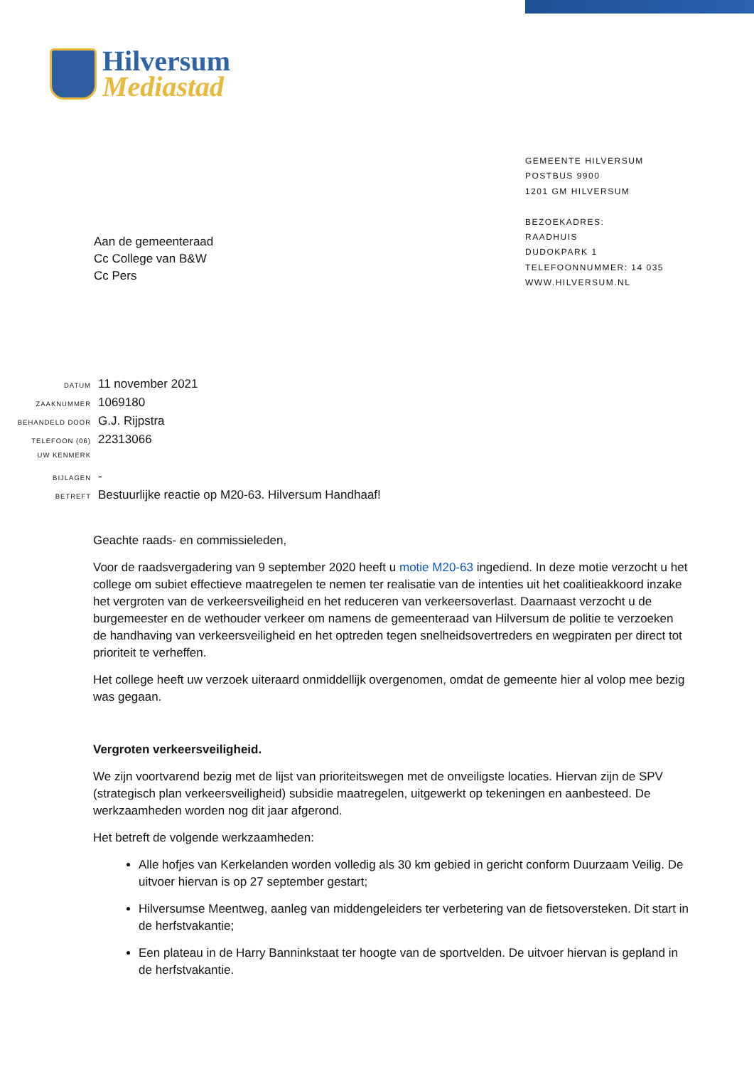Hilversum
Mediastad
GEMEENTE HILVERSUM
POSTBUS 9900
1201 GM HILVERSUM
BEZOEKADRES:
RAADHUIS
DUDOKPARK 1
TELEFOONNUMMER: 14 035
WWW.HILVERSUM.NL
Aan de gemeenteraad
Cc College van B&W
Cc Pers
| DATUM | 11 november 2021 |
| ZAAKNUMMER | 1069180 |
| BEHANDELD DOOR | G.J. Rijpstra |
| TELEFOON (06) | 22313066 |
| UW KENMERK | |
| BIJLAGEN | - |
| BETREFT | Bestuurlijke reactie op M20-63. Hilversum Handhaaf! |
Geachte raads- en commissieleden,
Voor de raadsvergadering van 9 september 2020 heeft u motie M20-63 ingediend. In deze motie verzocht u het college om subiet effectieve maatregelen te nemen ter realisatie van de intenties uit het coalitieakkoord inzake het vergroten van de verkeersveiligheid en het reduceren van verkeersoverlast. Daarnaast verzocht u de burgemeester en de wethouder verkeer om namens de gemeenteraad van Hilversum de politie te verzoeken de handhaving van verkeersveiligheid en het optreden tegen snelheidsovertreders en wegpiraten per direct tot prioriteit te verheffen.
Het college heeft uw verzoek uiteraard onmiddellijk overgenomen, omdat de gemeente hier al volop mee bezig was gegaan.
Vergroten verkeersveiligheid.
We zijn voortvarend bezig met de lijst van prioriteitswegen met de onveiligste locaties. Hiervan zijn de SPV (strategisch plan verkeersveiligheid) subsidie maatregelen, uitgewerkt op tekeningen en aanbesteed. De werkzaamheden worden nog dit jaar afgerond.
Het betreft de volgende werkzaamheden:
Alle hofjes van Kerkelanden worden volledig als 30 km gebied in gericht conform Duurzaam Veilig. De uitvoer hiervan is op 27 september gestart;
Hilversumse Meentweg, aanleg van middengeleiders ter verbetering van de fietsoversteken. Dit start in de herfstvakantie;
Een plateau in de Harry Banninkstaat ter hoogte van de sportvelden. De uitvoer hiervan is gepland in de herfstvakantie.